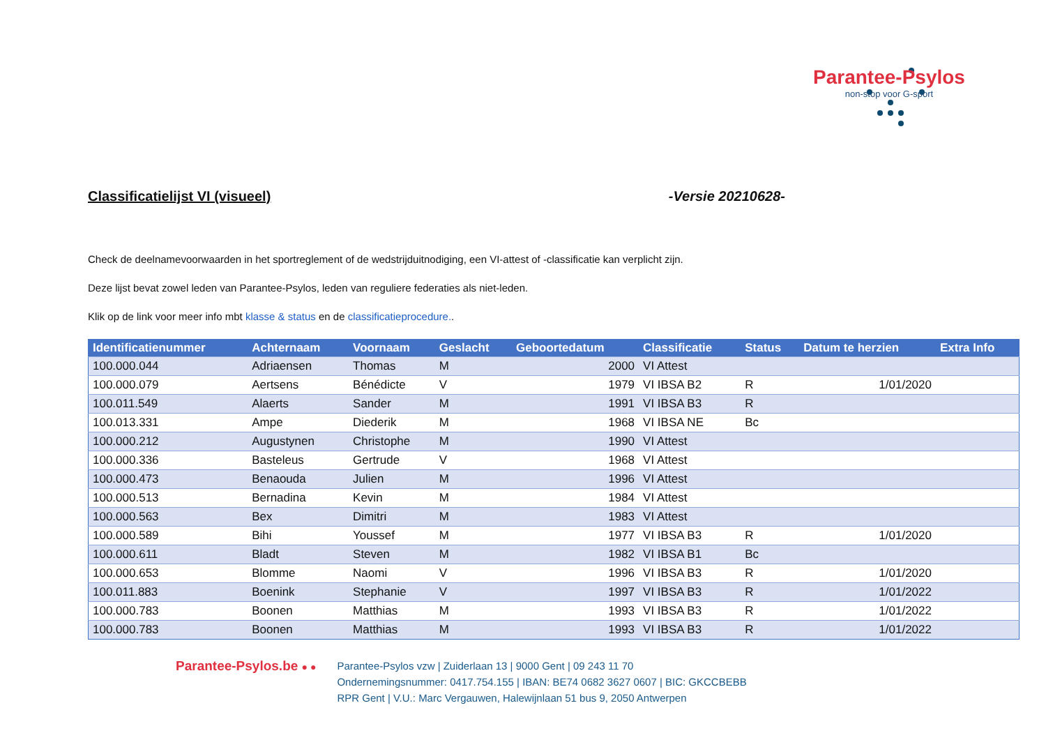Parantee-Psylos
non-stop voor G-sport
Classificatielijst VI (visueel) -Versie 20210628-
Check de deelnamevoorwaarden in het sportreglement of de wedstrijduitnodiging, een VI-attest of -classificatie kan verplicht zijn.
Deze lijst bevat zowel leden van Parantee-Psylos, leden van reguliere federaties als niet-leden.
Klik op de link voor meer info mbt klasse & status en de classificatieprocedure..
| Identificatienummer | Achternaam | Voornaam | Geslacht | Geboortedatum | Classificatie | Status | Datum te herzien | Extra Info |
| --- | --- | --- | --- | --- | --- | --- | --- | --- |
| 100.000.044 | Adriaensen | Thomas | M | 2000 | VI Attest | | | |
| 100.000.079 | Aertsens | Bénédicte | V | 1979 | VI IBSA B2 | R | 1/01/2020 | |
| 100.011.549 | Alaerts | Sander | M | 1991 | VI IBSA B3 | R | | |
| 100.013.331 | Ampe | Diederik | M | 1968 | VI IBSA NE | Bc | | |
| 100.000.212 | Augustynen | Christophe | M | 1990 | VI Attest | | | |
| 100.000.336 | Basteleus | Gertrude | V | 1968 | VI Attest | | | |
| 100.000.473 | Benaouda | Julien | M | 1996 | VI Attest | | | |
| 100.000.513 | Bernadina | Kevin | M | 1984 | VI Attest | | | |
| 100.000.563 | Bex | Dimitri | M | 1983 | VI Attest | | | |
| 100.000.589 | Bihi | Youssef | M | 1977 | VI IBSA B3 | R | 1/01/2020 | |
| 100.000.611 | Bladt | Steven | M | 1982 | VI IBSA B1 | Bc | | |
| 100.000.653 | Blomme | Naomi | V | 1996 | VI IBSA B3 | R | 1/01/2020 | |
| 100.011.883 | Boenink | Stephanie | V | 1997 | VI IBSA B3 | R | 1/01/2022 | |
| 100.000.783 | Boonen | Matthias | M | 1993 | VI IBSA B3 | R | 1/01/2022 | |
| 100.000.783 | Boonen | Matthias | M | 1993 | VI IBSA B3 | R | 1/01/2022 | |
Parantee-Psylos.be ● ● Parantee-Psylos vzw | Zuiderlaan 13 | 9000 Gent | 09 243 11 70
Ondernemingsnummer: 0417.754.155 | IBAN: BE74 0682 3627 0607 | BIC: GKCCBEBB
RPR Gent | V.U.: Marc Vergauwen, Halewijnlaan 51 bus 9, 2050 Antwerpen